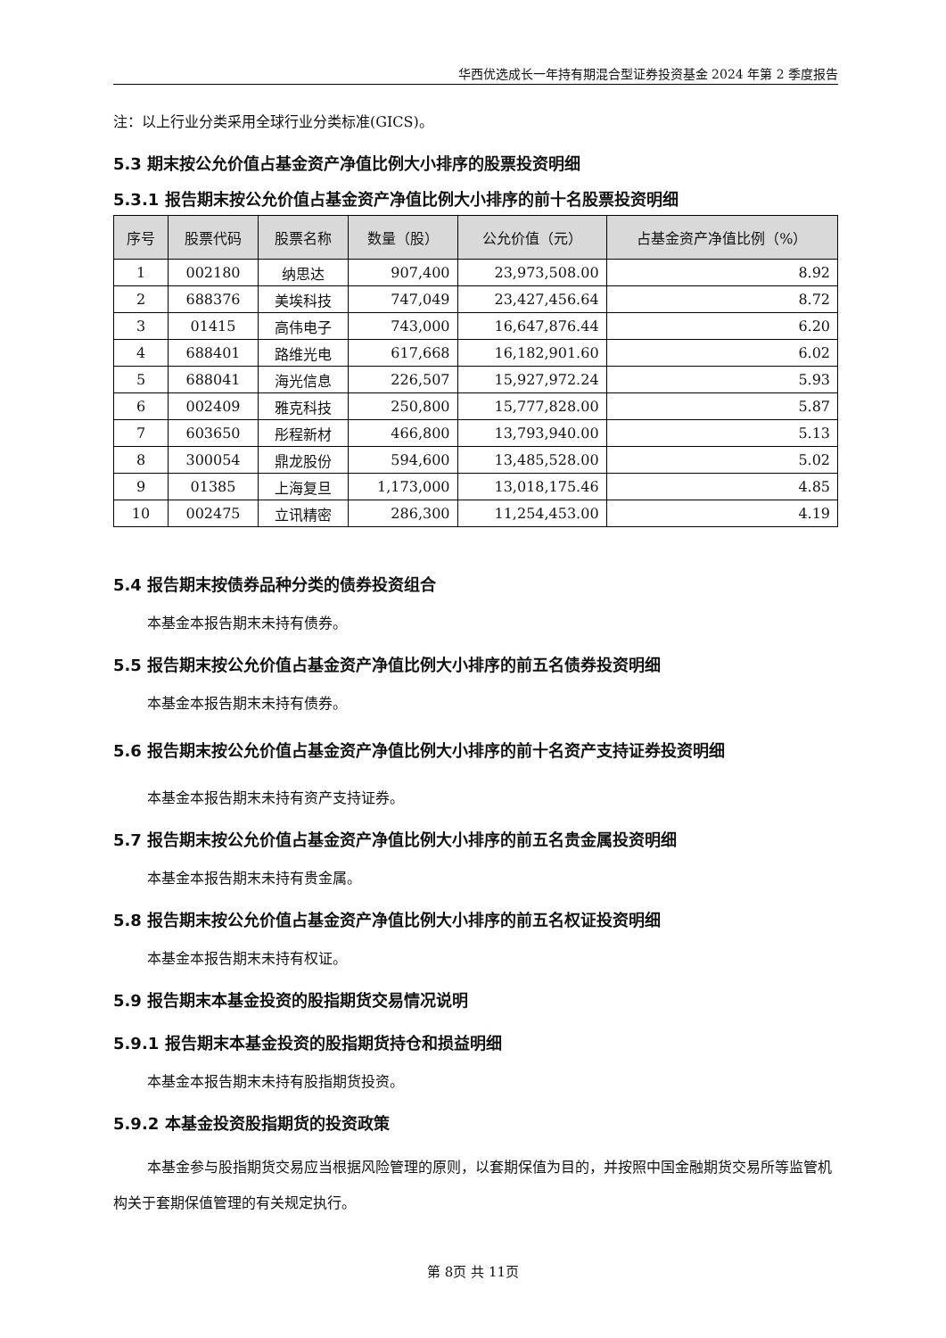华西优选成长一年持有期混合型证券投资基金 2024 年第 2 季度报告
注：以上行业分类采用全球行业分类标准(GICS)。
5.3 期末按公允价值占基金资产净值比例大小排序的股票投资明细
5.3.1 报告期末按公允价值占基金资产净值比例大小排序的前十名股票投资明细
| 序号 | 股票代码 | 股票名称 | 数量（股） | 公允价值（元） | 占基金资产净值比例（%） |
| --- | --- | --- | --- | --- | --- |
| 1 | 002180 | 纳思达 | 907,400 | 23,973,508.00 | 8.92 |
| 2 | 688376 | 美埃科技 | 747,049 | 23,427,456.64 | 8.72 |
| 3 | 01415 | 高伟电子 | 743,000 | 16,647,876.44 | 6.20 |
| 4 | 688401 | 路维光电 | 617,668 | 16,182,901.60 | 6.02 |
| 5 | 688041 | 海光信息 | 226,507 | 15,927,972.24 | 5.93 |
| 6 | 002409 | 雅克科技 | 250,800 | 15,777,828.00 | 5.87 |
| 7 | 603650 | 彤程新材 | 466,800 | 13,793,940.00 | 5.13 |
| 8 | 300054 | 鼎龙股份 | 594,600 | 13,485,528.00 | 5.02 |
| 9 | 01385 | 上海复旦 | 1,173,000 | 13,018,175.46 | 4.85 |
| 10 | 002475 | 立讯精密 | 286,300 | 11,254,453.00 | 4.19 |
5.4 报告期末按债券品种分类的债券投资组合
本基金本报告期末未持有债券。
5.5 报告期末按公允价值占基金资产净值比例大小排序的前五名债券投资明细
本基金本报告期末未持有债券。
5.6 报告期末按公允价值占基金资产净值比例大小排序的前十名资产支持证券投资明细
本基金本报告期末未持有资产支持证券。
5.7 报告期末按公允价值占基金资产净值比例大小排序的前五名贵金属投资明细
本基金本报告期末未持有贵金属。
5.8 报告期末按公允价值占基金资产净值比例大小排序的前五名权证投资明细
本基金本报告期末未持有权证。
5.9 报告期末本基金投资的股指期货交易情况说明
5.9.1 报告期末本基金投资的股指期货持仓和损益明细
本基金本报告期末未持有股指期货投资。
5.9.2 本基金投资股指期货的投资政策
本基金参与股指期货交易应当根据风险管理的原则，以套期保值为目的，并按照中国金融期货交易所等监管机构关于套期保值管理的有关规定执行。
第 8页 共 11页